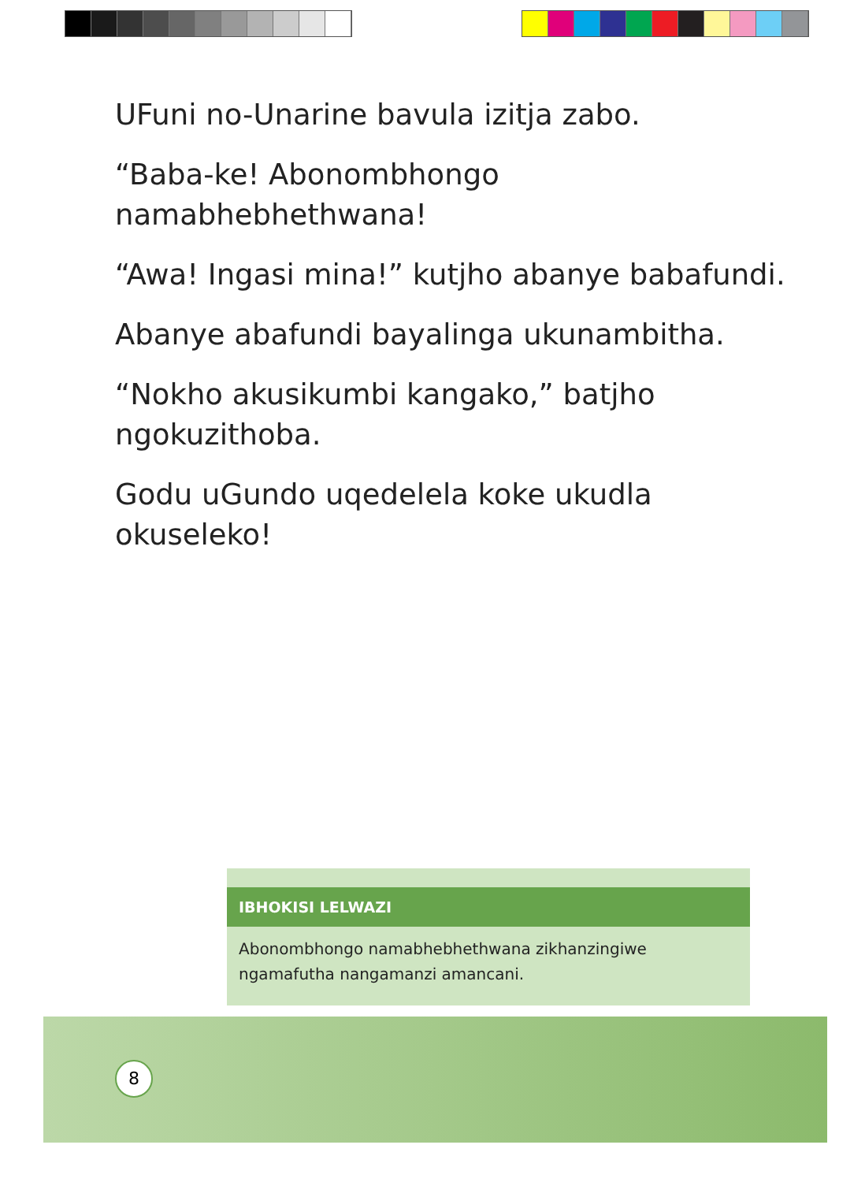UFuni no-Unarine bavula izitja zabo.
“Baba-ke! Abonombhongo namabhebhethwana!
“Awa! Ingasi mina!” kutjho abanye babafundi.
Abanye abafundi bayalinga ukunambitha.
“Nokho akusikumbi kangako,” batjho ngokuzithoba.
Godu uGundo uqedelela koke ukudla okuseleko!
IBHOKISI LELWAZI
Abonombhongo namabhebhethwana zikhanzingiwe ngamafutha nangamanzi amancani.
8